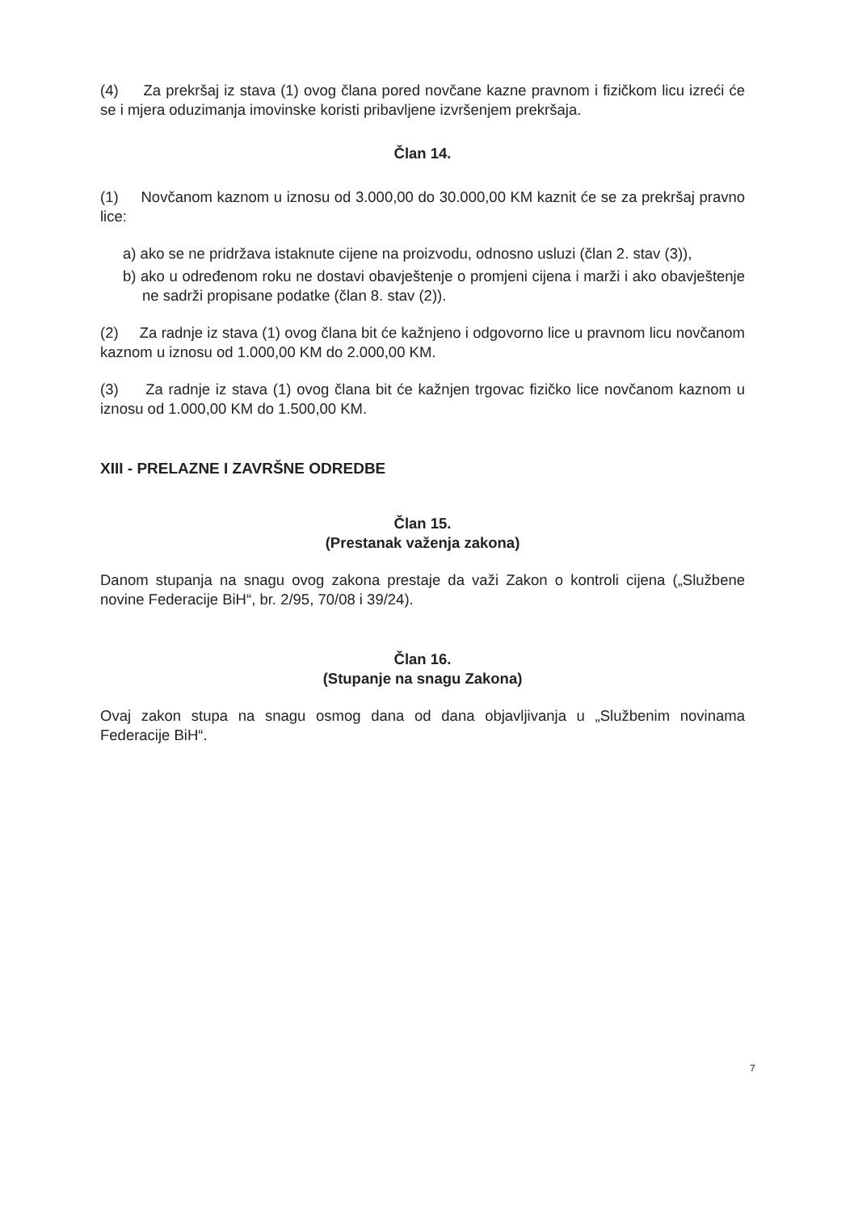(4) Za prekršaj iz stava (1) ovog člana pored novčane kazne pravnom i fizičkom licu izreći će se i mjera oduzimanja imovinske koristi pribavljene izvršenjem prekršaja.
Član 14.
(1) Novčanom kaznom u iznosu od 3.000,00 do 30.000,00 KM kaznit će se za prekršaj pravno lice:
a) ako se ne pridržava istaknute cijene na proizvodu, odnosno usluzi (član 2. stav (3)),
b) ako u određenom roku ne dostavi obavještenje o promjeni cijena i marži i ako obavještenje ne sadrži propisane podatke (član 8. stav (2)).
(2) Za radnje iz stava (1) ovog člana bit će kažnjeno i odgovorno lice u pravnom licu novčanom kaznom u iznosu od 1.000,00 KM do 2.000,00 KM.
(3) Za radnje iz stava (1) ovog člana bit će kažnjen trgovac fizičko lice novčanom kaznom u iznosu od 1.000,00 KM do 1.500,00 KM.
XIII - PRELAZNE I ZAVRŠNE ODREDBE
Član 15.
(Prestanak važenja zakona)
Danom stupanja na snagu ovog zakona prestaje da važi Zakon o kontroli cijena („Službene novine Federacije BiH“, br. 2/95, 70/08 i 39/24).
Član 16.
(Stupanje na snagu Zakona)
Ovaj zakon stupa na snagu osmog dana od dana objavljivanja u „Službenim novinama Federacije BiH“.
7